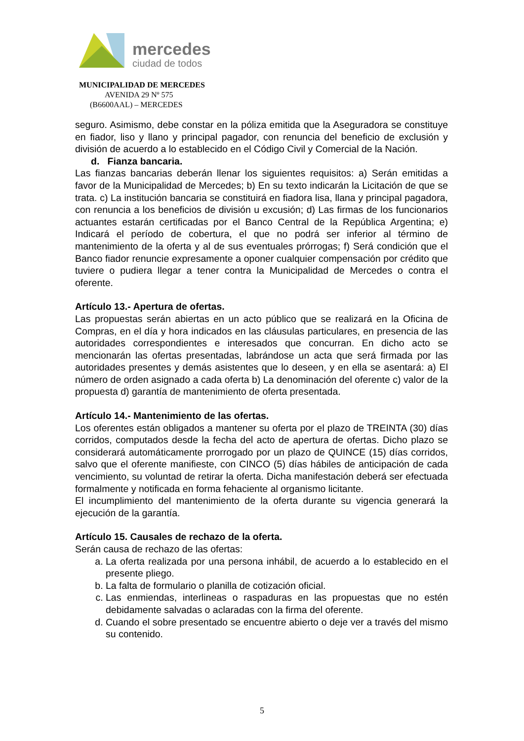mercedes
ciudad de todos
MUNICIPALIDAD DE MERCEDES
AVENIDA 29 Nº 575
(B6600AAL) – MERCEDES
seguro. Asimismo, debe constar en la póliza emitida que la Aseguradora se constituye en fiador, liso y llano y principal pagador, con renuncia del beneficio de exclusión y división de acuerdo a lo establecido en el Código Civil y Comercial de la Nación.
d. Fianza bancaria.
Las fianzas bancarias deberán llenar los siguientes requisitos: a) Serán emitidas a favor de la Municipalidad de Mercedes; b) En su texto indicarán la Licitación de que se trata. c) La institución bancaria se constituirá en fiadora lisa, llana y principal pagadora, con renuncia a los beneficios de división u excusión; d) Las firmas de los funcionarios actuantes estarán certificadas por el Banco Central de la República Argentina; e) Indicará el período de cobertura, el que no podrá ser inferior al término de mantenimiento de la oferta y al de sus eventuales prórrogas; f) Será condición que el Banco fiador renuncie expresamente a oponer cualquier compensación por crédito que tuviere o pudiera llegar a tener contra la Municipalidad de Mercedes o contra el oferente.
Artículo 13.- Apertura de ofertas.
Las propuestas serán abiertas en un acto público que se realizará en la Oficina de Compras, en el día y hora indicados en las cláusulas particulares, en presencia de las autoridades correspondientes e interesados que concurran. En dicho acto se mencionarán las ofertas presentadas, labrándose un acta que será firmada por las autoridades presentes y demás asistentes que lo deseen, y en ella se asentará: a) El número de orden asignado a cada oferta b) La denominación del oferente c) valor de la propuesta d) garantía de mantenimiento de oferta presentada.
Artículo 14.- Mantenimiento de las ofertas.
Los oferentes están obligados a mantener su oferta por el plazo de TREINTA (30) días corridos, computados desde la fecha del acto de apertura de ofertas. Dicho plazo se considerará automáticamente prorrogado por un plazo de QUINCE (15) días corridos, salvo que el oferente manifieste, con CINCO (5) días hábiles de anticipación de cada vencimiento, su voluntad de retirar la oferta. Dicha manifestación deberá ser efectuada formalmente y notificada en forma fehaciente al organismo licitante.
El incumplimiento del mantenimiento de la oferta durante su vigencia generará la ejecución de la garantía.
Artículo 15. Causales de rechazo de la oferta.
Serán causa de rechazo de las ofertas:
a. La oferta realizada por una persona inhábil, de acuerdo a lo establecido en el presente pliego.
b. La falta de formulario o planilla de cotización oficial.
c. Las enmiendas, interlineas o raspaduras en las propuestas que no estén debidamente salvadas o aclaradas con la firma del oferente.
d. Cuando el sobre presentado se encuentre abierto o deje ver a través del mismo su contenido.
5